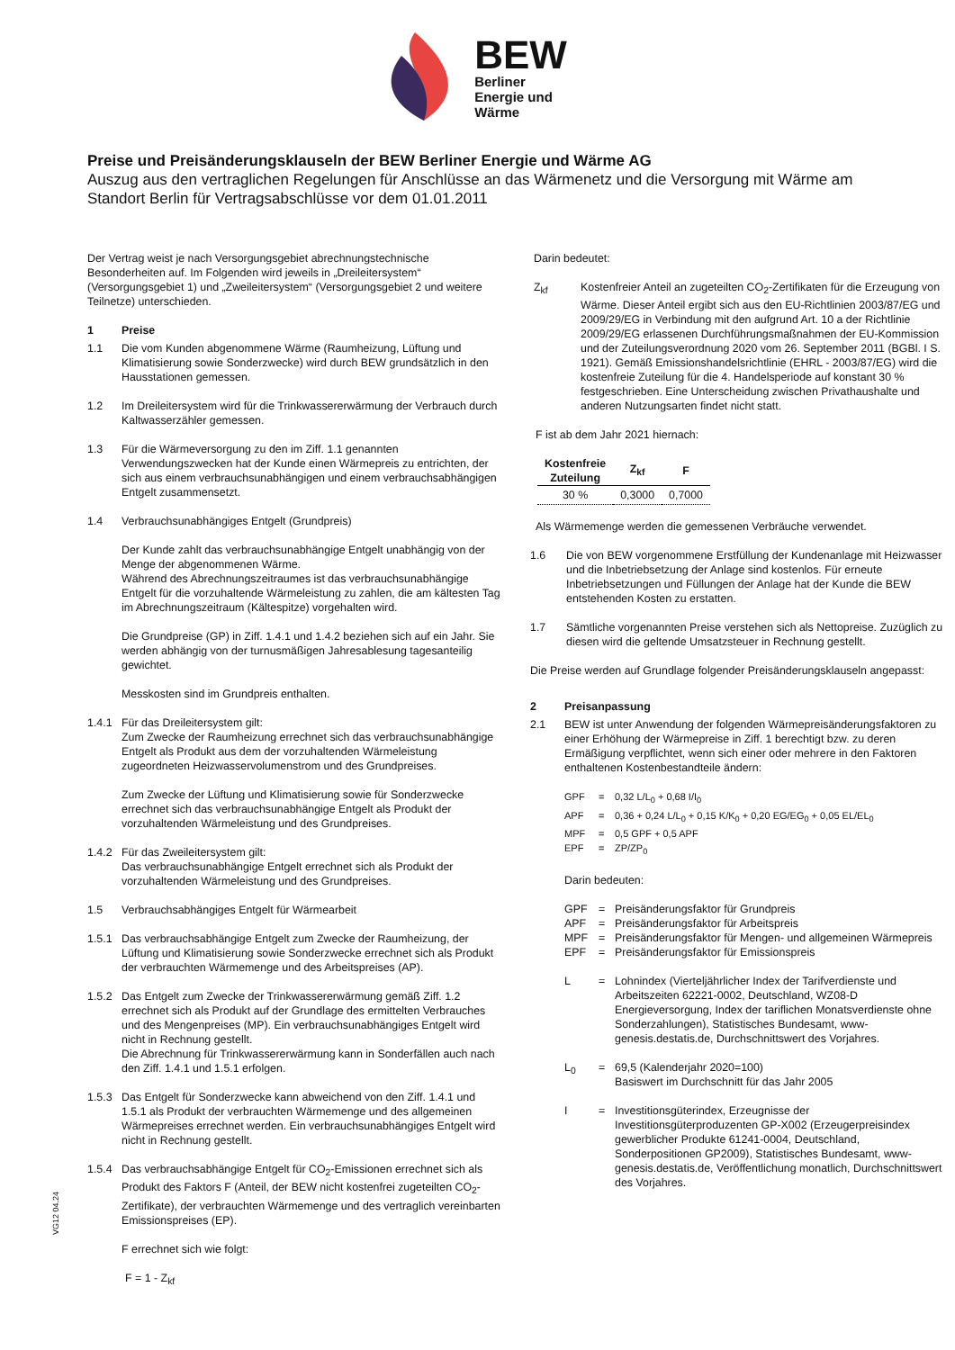BEW
Berliner
Energie und
Wärme
Preise und Preisänderungsklauseln der BEW Berliner Energie und Wärme AG
Auszug aus den vertraglichen Regelungen für Anschlüsse an das Wärmenetz und die Versorgung mit Wärme am Standort Berlin für Vertragsabschlüsse vor dem 01.01.2011
Der Vertrag weist je nach Versorgungsgebiet abrechnungstechnische Besonderheiten auf. Im Folgenden wird jeweils in „Dreileitersystem“ (Versorgungsgebiet 1) und „Zweileitersystem“ (Versorgungsgebiet 2 und weitere Teilnetze) unterschieden.
1 Preise
1.1 Die vom Kunden abgenommene Wärme (Raumheizung, Lüftung und Klimatisierung sowie Sonderzwecke) wird durch BEW grundsätzlich in den Hausstationen gemessen.
1.2 Im Dreileitersystem wird für die Trinkwassererwärmung der Verbrauch durch Kaltwasserzähler gemessen.
1.3 Für die Wärmeversorgung zu den im Ziff. 1.1 genannten Verwendungszwecken hat der Kunde einen Wärmepreis zu entrichten, der sich aus einem verbrauchsunabhängigen und einem verbrauchsabhängigen Entgelt zusammensetzt.
1.4 Verbrauchsunabhängiges Entgelt (Grundpreis)
Der Kunde zahlt das verbrauchsunabhängige Entgelt unabhängig von der Menge der abgenommenen Wärme.
Während des Abrechnungszeitraumes ist das verbrauchsunabhängige Entgelt für die vorzuhaltende Wärmeleistung zu zahlen, die am kältesten Tag im Abrechnungszeitraum (Kältespitze) vorgehalten wird.
Die Grundpreise (GP) in Ziff. 1.4.1 und 1.4.2 beziehen sich auf ein Jahr. Sie werden abhängig von der turnusmäßigen Jahresablesung tagesanteilig gewichtet.
Messkosten sind im Grundpreis enthalten.
1.4.1 Für das Dreileitersystem gilt:
Zum Zwecke der Raumheizung errechnet sich das verbrauchsunabhängige Entgelt als Produkt aus dem der vorzuhaltenden Wärmeleistung zugeordneten Heizwasservolumenstrom und des Grundpreises.
Zum Zwecke der Lüftung und Klimatisierung sowie für Sonderzwecke errechnet sich das verbrauchsunabhängige Entgelt als Produkt der vorzuhaltenden Wärmeleistung und des Grundpreises.
1.4.2 Für das Zweileitersystem gilt:
Das verbrauchsunabhängige Entgelt errechnet sich als Produkt der vorzuhaltenden Wärmeleistung und des Grundpreises.
1.5 Verbrauchsabhängiges Entgelt für Wärmearbeit
1.5.1 Das verbrauchsabhängige Entgelt zum Zwecke der Raumheizung, der Lüftung und Klimatisierung sowie Sonderzwecke errechnet sich als Produkt der verbrauchten Wärmemenge und des Arbeitspreises (AP).
1.5.2 Das Entgelt zum Zwecke der Trinkwassererwärmung gemäß Ziff. 1.2 errechnet sich als Produkt auf der Grundlage des ermittelten Verbrauches und des Mengenpreises (MP). Ein verbrauchsunabhängiges Entgelt wird nicht in Rechnung gestellt.
Die Abrechnung für Trinkwassererwärmung kann in Sonderfällen auch nach den Ziff. 1.4.1 und 1.5.1 erfolgen.
1.5.3 Das Entgelt für Sonderzwecke kann abweichend von den Ziff. 1.4.1 und 1.5.1 als Produkt der verbrauchten Wärmemenge und des allgemeinen Wärmepreises errechnet werden. Ein verbrauchsunabhängiges Entgelt wird nicht in Rechnung gestellt.
1.5.4 Das verbrauchsabhängige Entgelt für CO<sub>2</sub>-Emissionen errechnet sich als Produkt des Faktors F (Anteil, der BEW nicht kostenfrei zugeteilten CO<sub>2</sub>-Zertifikate), der verbrauchten Wärmemenge und des vertraglich vereinbarten Emissionspreises (EP).
F errechnet sich wie folgt:
F = 1 - Z<sub>kf</sub>
Darin bedeutet:
Z<sub>kf</sub> Kostenfreier Anteil an zugeteilten CO<sub>2</sub>-Zertifikaten für die Erzeugung von Wärme. Dieser Anteil ergibt sich aus den EU-Richtlinien 2003/87/EG und 2009/29/EG in Verbindung mit den aufgrund Art. 10 a der Richtlinie 2009/29/EG erlassenen Durchführungsmaßnahmen der EU-Kommission und der Zuteilungsverordnung 2020 vom 26. September 2011 (BGBl. I S. 1921). Gemäß Emissionshandelsrichtlinie (EHRL - 2003/87/EG) wird die kostenfreie Zuteilung für die 4. Handelsperiode auf konstant 30 % festgeschrieben. Eine Unterscheidung zwischen Privathaushalte und anderen Nutzungsarten findet nicht statt.
F ist ab dem Jahr 2021 hiernach:
| Kostenfreie Zuteilung | Z<sub>kf</sub> | F |
| --- | --- | --- |
| 30 % | 0,3000 | 0,7000 |
Als Wärmemenge werden die gemessenen Verbräuche verwendet.
1.6 Die von BEW vorgenommene Erstfüllung der Kundenanlage mit Heizwasser und die Inbetriebsetzung der Anlage sind kostenlos. Für erneute Inbetriebsetzungen und Füllungen der Anlage hat der Kunde die BEW entstehenden Kosten zu erstatten.
1.7 Sämtliche vorgenannten Preise verstehen sich als Nettopreise. Zuzüglich zu diesen wird die geltende Umsatzsteuer in Rechnung gestellt.
Die Preise werden auf Grundlage folgender Preisänderungsklauseln angepasst:
2 Preisanpassung
2.1 BEW ist unter Anwendung der folgenden Wärmepreisänderungsfaktoren zu einer Erhöhung der Wärmepreise in Ziff. 1 berechtigt bzw. zu deren Ermäßigung verpflichtet, wenn sich einer oder mehrere in den Faktoren enthaltenen Kostenbestandteile ändern:
GPF = 0,32 L/L<sub>0</sub> + 0,68 I/I<sub>0</sub>
APF = 0,36 + 0,24 L/L<sub>0</sub> + 0,15 K/K<sub>0</sub> + 0,20 EG/EG<sub>0</sub> + 0,05 EL/EL<sub>0</sub>
MPF = 0,5 GPF + 0,5 APF
EPF = ZP/ZP<sub>0</sub>
Darin bedeuten:
GPF = Preisänderungsfaktor für Grundpreis
APF = Preisänderungsfaktor für Arbeitspreis
MPF = Preisänderungsfaktor für Mengen- und allgemeinen Wärmepreis
EPF = Preisänderungsfaktor für Emissionspreis
L = Lohnindex (Vierteljährlicher Index der Tarifverdienste und Arbeitszeiten 62221-0002, Deutschland, WZ08-D Energieversorgung, Index der tariflichen Monatsverdienste ohne Sonderzahlungen), Statistisches Bundesamt, www-genesis.destatis.de, Durchschnittswert des Vorjahres.
L<sub>0</sub> = 69,5 (Kalenderjahr 2020=100)
Basiswert im Durchschnitt für das Jahr 2005
I = Investitionsgüterindex, Erzeugnisse der Investitionsgüterproduzenten GP-X002 (Erzeugerpreisindex gewerblicher Produkte 61241-0004, Deutschland, Sonderpositionen GP2009), Statistisches Bundesamt, www-genesis.destatis.de, Veröffentlichung monatlich, Durchschnittswert des Vorjahres.
VG12 04.24